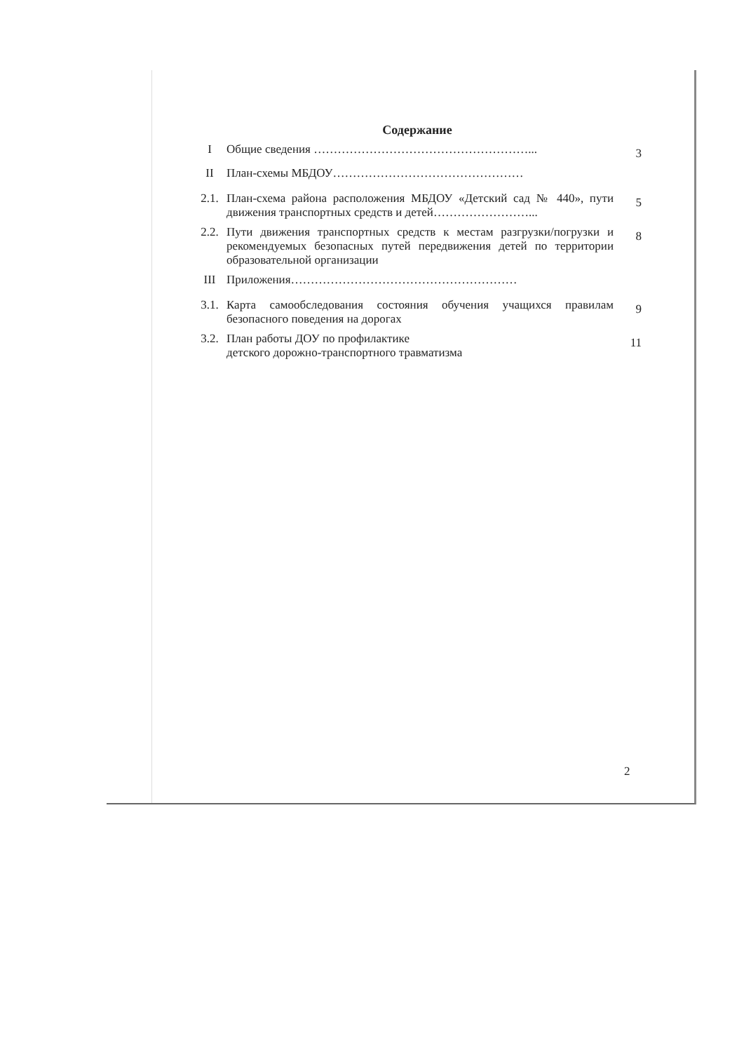Содержание
I Общие сведения ………………………………………………...
3
II План-схемы МБДОУ…………………………………………
2.1. План-схема района расположения МБДОУ «Детский сад № 440», пути движения транспортных средств и детей……………………...
5
2.2. Пути движения транспортных средств к местам разгрузки/погрузки и рекомендуемых безопасных путей передвижения детей по территории образовательной организации
8
III Приложения…………………………………………………
3.1. Карта самообследования состояния обучения учащихся правилам безопасного поведения на дорогах
9
3.2. План работы ДОУ по профилактике
детского дорожно-транспортного травматизма
11
2